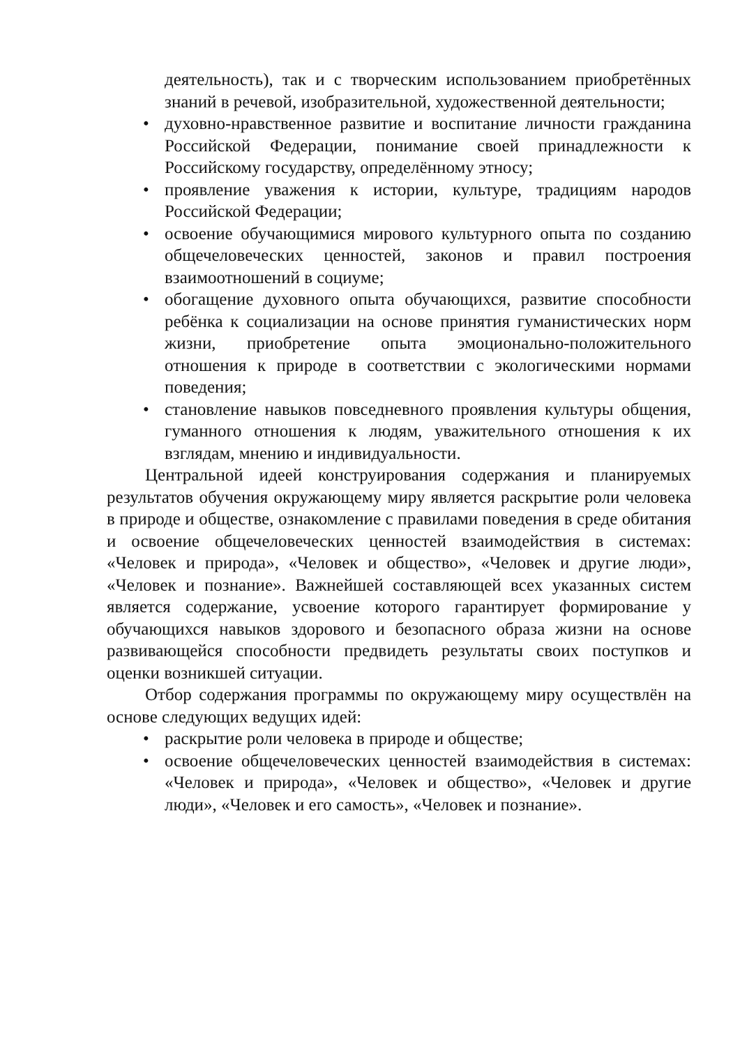деятельность), так и с творческим использованием приобретённых знаний в речевой, изобразительной, художественной деятельности;
• духовно-нравственное развитие и воспитание личности гражданина Российской Федерации, понимание своей принадлежности к Российскому государству, определённому этносу;
• проявление уважения к истории, культуре, традициям народов Российской Федерации;
• освоение обучающимися мирового культурного опыта по созданию общечеловеческих ценностей, законов и правил построения взаимоотношений в социуме;
• обогащение духовного опыта обучающихся, развитие способности ребёнка к социализации на основе принятия гуманистических норм жизни, приобретение опыта эмоционально-положительного отношения к природе в соответствии с экологическими нормами поведения;
• становление навыков повседневного проявления культуры общения, гуманного отношения к людям, уважительного отношения к их взглядам, мнению и индивидуальности.
Центральной идеей конструирования содержания и планируемых результатов обучения окружающему миру является раскрытие роли человека в природе и обществе, ознакомление с правилами поведения в среде обитания и освоение общечеловеческих ценностей взаимодействия в системах: «Человек и природа», «Человек и общество», «Человек и другие люди», «Человек и познание». Важнейшей составляющей всех указанных систем является содержание, усвоение которого гарантирует формирование у обучающихся навыков здорового и безопасного образа жизни на основе развивающейся способности предвидеть результаты своих поступков и оценки возникшей ситуации.
Отбор содержания программы по окружающему миру осуществлён на основе следующих ведущих идей:
• раскрытие роли человека в природе и обществе;
• освоение общечеловеческих ценностей взаимодействия в системах: «Человек и природа», «Человек и общество», «Человек и другие люди», «Человек и его самость», «Человек и познание».